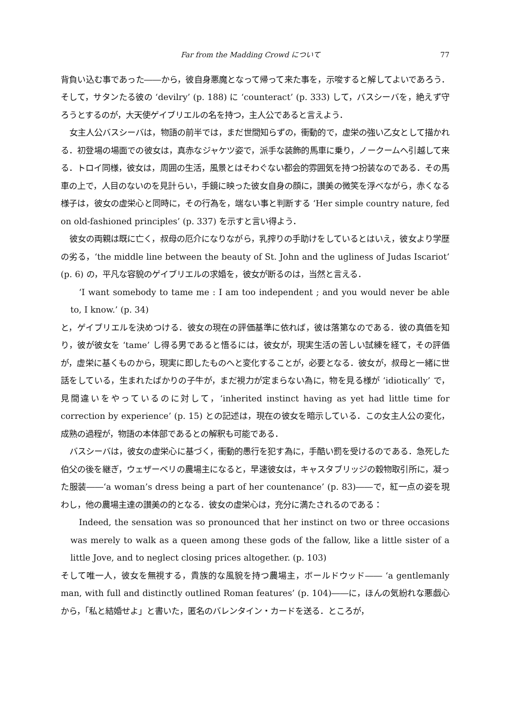Far from the Madding Crowd について 77
背負い込む事であった――から，彼自身悪魔となって帰って来た事を，示唆すると解してよいであろう．そして，サタンたる彼の ‘devilry’ (p. 188) に ‘counteract’ (p. 333) して，バスシーバを，絶えず守ろうとするのが，大天使ゲイブリエルの名を持つ，主人公であると言えよう．
女主人公バスシーバは，物語の前半では，まだ世間知らずの，衝動的で，虚栄の強い乙女として描かれる．初登場の場面での彼女は，真赤なジャケツ姿で，派手な装飾的馬車に乗り，ノークームへ引越して来る．トロイ同様，彼女は，周囲の生活，風景とはそわぐない都会的雰囲気を持つ扮装なのである．その馬車の上で，人目のないのを見計らい，手鏡に映った彼女自身の顔に，讃美の微笑を浮べながら，赤くなる様子は，彼女の虚栄心と同時に，その行為を，端ない事と判断する ‘Her simple country nature, fed on old-fashioned principles’ (p. 337) を示すと言い得よう．
彼女の両親は既に亡く，叔母の厄介になりながら，乳搾りの手助けをしているとはいえ，彼女より学歴の劣る，‘the middle line between the beauty of St. John and the ugliness of Judas Iscariot’ (p. 6) の，平凡な容貌のゲイブリエルの求婚を，彼女が断るのは，当然と言える．
‘I want somebody to tame me : I am too independent ; and you would never be able to, I know.’ (p. 34)
と，ゲイブリエルを決めつける．彼女の現在の評価基準に依れば，彼は落第なのである．彼の真価を知り，彼が彼女を ‘tame’ し得る男であると悟るには，彼女が，現実生活の苦しい試練を経て，その評価が，虚栄に基くものから，現実に即したものへと変化することが，必要となる．彼女が，叔母と一緒に世話をしている，生まれたばかりの子牛が，まだ視力が定まらない為に，物を見る様が ‘idiotically’ で，見間違いをやっているのに対して，‘inherited instinct having as yet had little time for correction by experience’ (p. 15) との記述は，現在の彼女を暗示している．この女主人公の変化，成熟の過程が，物語の本体部であるとの解釈も可能である．
バスシーバは，彼女の虚栄心に基づく，衝動的愚行を犯す為に，手酷い罰を受けるのである．急死した伯父の後を継ぎ，ウェザーベリの農場主になると，早速彼女は，キャスタブリッジの穀物取引所に，凝った服装――‘a woman’s dress being a part of her countenance’ (p. 83)――で，紅一点の姿を現わし，他の農場主達の讃美の的となる．彼女の虚栄心は，充分に満たされるのである：
Indeed, the sensation was so pronounced that her instinct on two or three occasions was merely to walk as a queen among these gods of the fallow, like a little sister of a little Jove, and to neglect closing prices altogether. (p. 103)
そして唯一人，彼女を無視する，貴族的な風貌を持つ農場主，ボールドウッド―― ‘a gentlemanly man, with full and distinctly outlined Roman features’ (p. 104)――に，ほんの気紛れな悪戯心から，「私と結婚せよ」と書いた，匿名のバレンタイン・カードを送る．ところが，